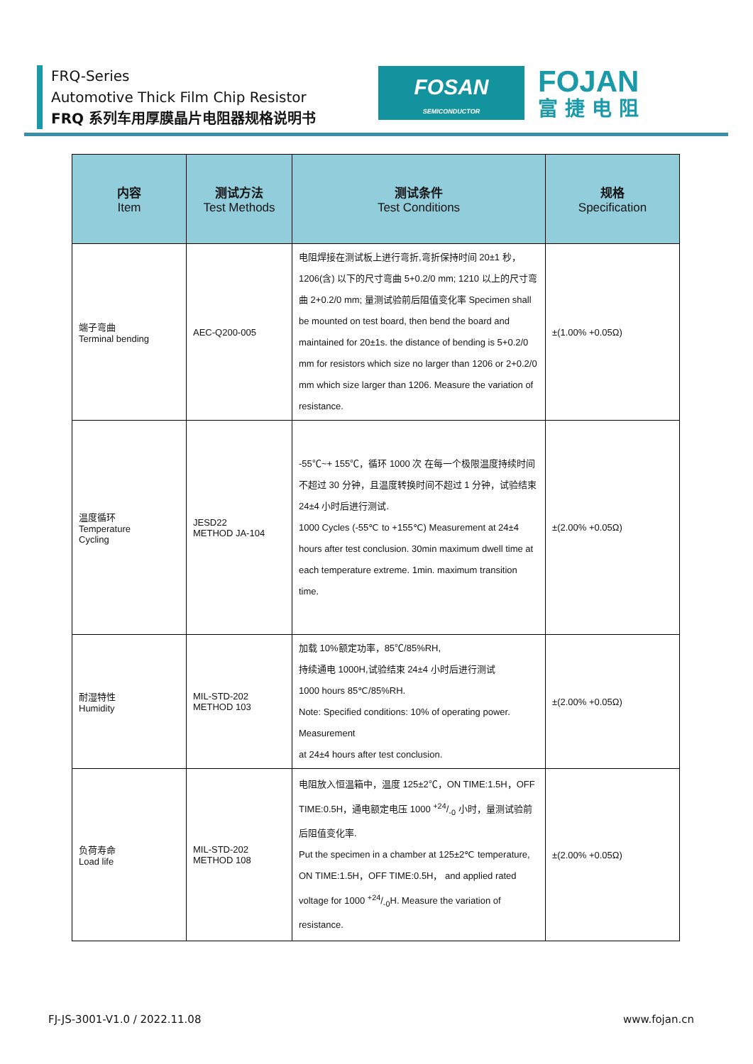FRQ-Series
Automotive Thick Film Chip Resistor
FRQ 系列车用厚膜晶片电阻器规格说明书
FOSAN
SEMICONDUCTOR
FOJAN
富捷电阻
| 内容 Item | 测试方法 Test Methods | 测试条件 Test Conditions | 规格 Specification |
| --- | --- | --- | --- |
| 端子弯曲 Terminal bending | AEC-Q200-005 | 电阻焊接在测试板上进行弯折,弯折保持时间 20±1 秒，1206(含) 以下的尺寸弯曲 5+0.2/0 mm; 1210 以上的尺寸弯曲 2+0.2/0 mm; 量测试验前后阻值变化率 Specimen shall be mounted on test board, then bend the board and maintained for 20±1s. the distance of bending is 5+0.2/0 mm for resistors which size no larger than 1206 or 2+0.2/0 mm which size larger than 1206. Measure the variation of resistance. | ±(1.00% +0.05Ω) |
| 温度循环 Temperature Cycling | JESD22 METHOD JA-104 | -55℃~+ 155℃，循环 1000 次 在每一个极限温度持续时间不超过 30 分钟，且温度转换时间不超过 1 分钟，试验结束 24±4 小时后进行测试. 1000 Cycles (-55℃ to +155℃) Measurement at 24±4 hours after test conclusion. 30min maximum dwell time at each temperature extreme. 1min. maximum transition time. | ±(2.00% +0.05Ω) |
| 耐湿特性 Humidity | MIL-STD-202 METHOD 103 | 加载 10%额定功率，85℃/85%RH, 持续通电 1000H,试验结束 24±4 小时后进行测试 1000 hours 85℃/85%RH. Note: Specified conditions: 10% of operating power. Measurement at 24±4 hours after test conclusion. | ±(2.00% +0.05Ω) |
| 负荷寿命 Load life | MIL-STD-202 METHOD 108 | 电阻放入恒温箱中，温度 125±2℃，ON TIME:1.5H，OFF TIME:0.5H，通电额定电压 1000 +24/-0 小时，量测试验前后阻值变化率. Put the specimen in a chamber at 125±2℃ temperature, ON TIME:1.5H，OFF TIME:0.5H， and applied rated voltage for 1000 +24/-0H. Measure the variation of resistance. | ±(2.00% +0.05Ω) |
FJ-JS-3001-V1.0 / 2022.11.08 www.fojan.cn